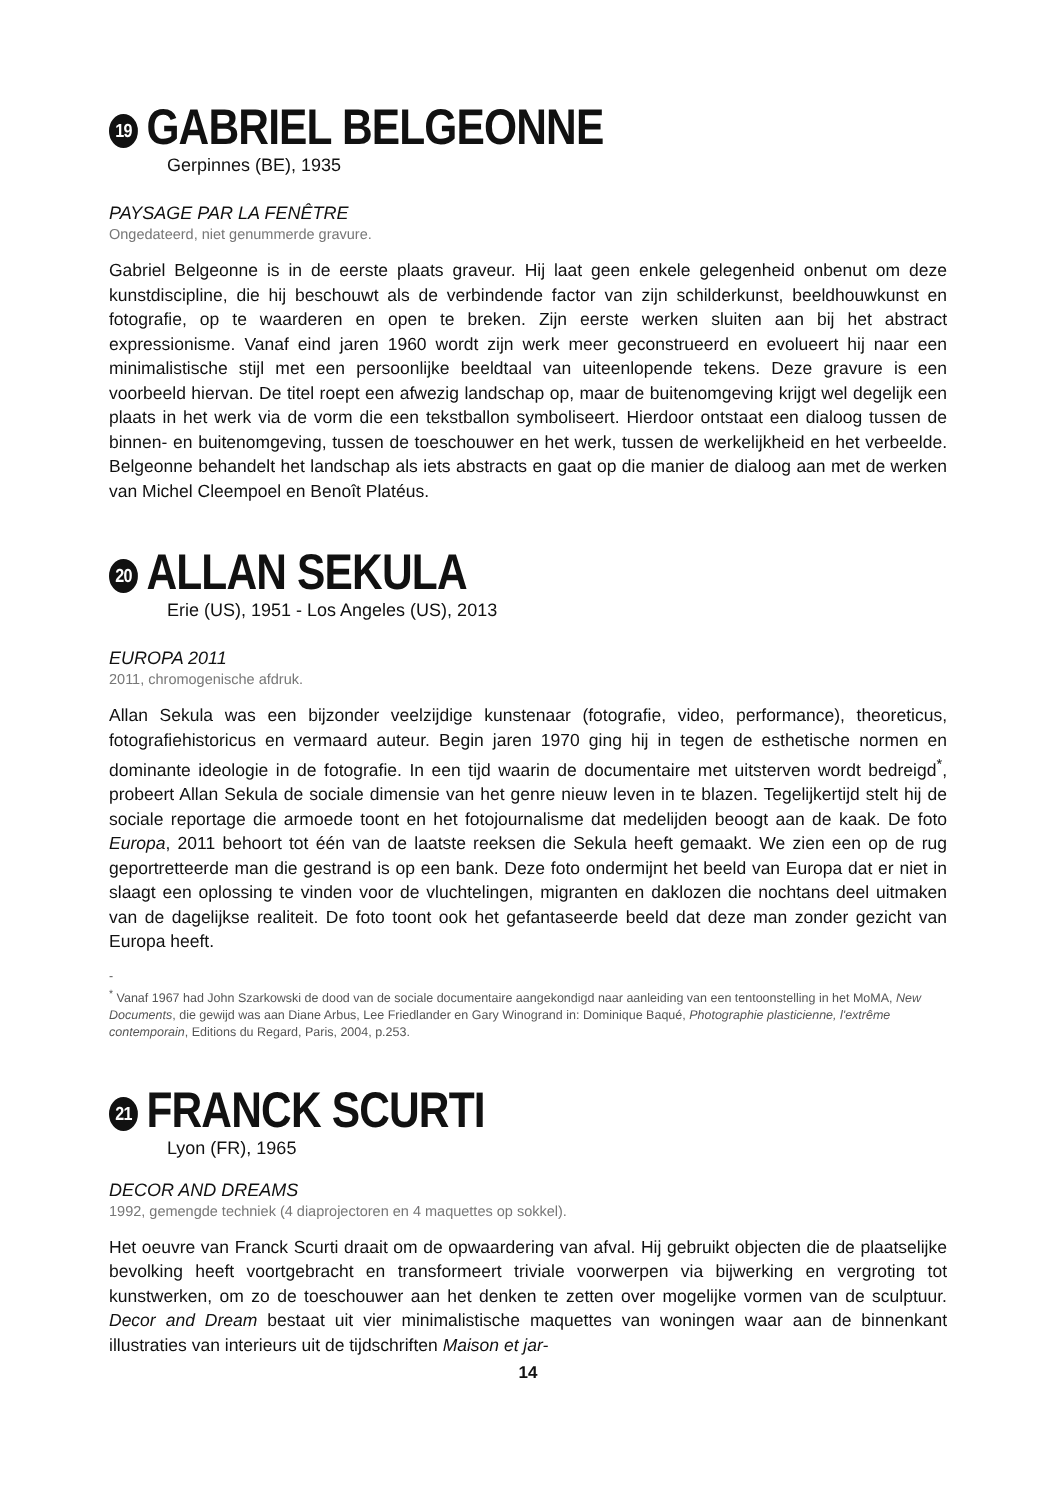19 GABRIEL BELGEONNE
Gerpinnes (BE), 1935
PAYSAGE PAR LA FENÊTRE
Ongedateerd, niet genummerde gravure.
Gabriel Belgeonne is in de eerste plaats graveur. Hij laat geen enkele gelegenheid onbenut om deze kunstdiscipline, die hij beschouwt als de verbindende factor van zijn schilderkunst, beeldhouwkunst en fotografie, op te waarderen en open te breken. Zijn eerste werken sluiten aan bij het abstract expressionisme. Vanaf eind jaren 1960 wordt zijn werk meer geconstrueerd en evolueert hij naar een minimalistische stijl met een persoonlijke beeldtaal van uiteenlopende tekens. Deze gravure is een voorbeeld hiervan. De titel roept een afwezig landschap op, maar de buitenomgeving krijgt wel degelijk een plaats in het werk via de vorm die een tekstballon symboliseert. Hierdoor ontstaat een dialoog tussen de binnen- en buitenomgeving, tussen de toeschouwer en het werk, tussen de werkelijkheid en het verbeelde. Belgeonne behandelt het landschap als iets abstracts en gaat op die manier de dialoog aan met de werken van Michel Cleempoel en Benoît Platéus.
20 ALLAN SEKULA
Erie (US), 1951 - Los Angeles (US), 2013
EUROPA 2011
2011, chromogenische afdruk.
Allan Sekula was een bijzonder veelzijdige kunstenaar (fotografie, video, performance), theoreticus, fotografiehistoricus en vermaard auteur. Begin jaren 1970 ging hij in tegen de esthetische normen en dominante ideologie in de fotografie. In een tijd waarin de documentaire met uitsterven wordt bedreigd<sup>*</sup>, probeert Allan Sekula de sociale dimensie van het genre nieuw leven in te blazen. Tegelijkertijd stelt hij de sociale reportage die armoede toont en het fotojournalisme dat medelijden beoogt aan de kaak. De foto Europa, 2011 behoort tot één van de laatste reeksen die Sekula heeft gemaakt. We zien een op de rug geportretteerde man die gestrand is op een bank. Deze foto ondermijnt het beeld van Europa dat er niet in slaagt een oplossing te vinden voor de vluchtelingen, migranten en daklozen die nochtans deel uitmaken van de dagelijkse realiteit. De foto toont ook het gefantaseerde beeld dat deze man zonder gezicht van Europa heeft.
-
<sup>*</sup> Vanaf 1967 had John Szarkowski de dood van de sociale documentaire aangekondigd naar aanleiding van een tentoonstelling in het MoMA, New Documents, die gewijd was aan Diane Arbus, Lee Friedlander en Gary Winogrand in: Dominique Baqué, Photographie plasticienne, l'extrême contemporain, Editions du Regard, Paris, 2004, p.253.
21 FRANCK SCURTI
Lyon (FR), 1965
DECOR AND DREAMS
1992, gemengde techniek (4 diaprojectoren en 4 maquettes op sokkel).
Het oeuvre van Franck Scurti draait om de opwaardering van afval. Hij gebruikt objecten die de plaatselijke bevolking heeft voortgebracht en transformeert triviale voorwerpen via bijwerking en vergroting tot kunstwerken, om zo de toeschouwer aan het denken te zetten over mogelijke vormen van de sculptuur. Decor and Dream bestaat uit vier minimalistische maquettes van woningen waar aan de binnenkant illustraties van interieurs uit de tijdschriften Maison et jar-
14